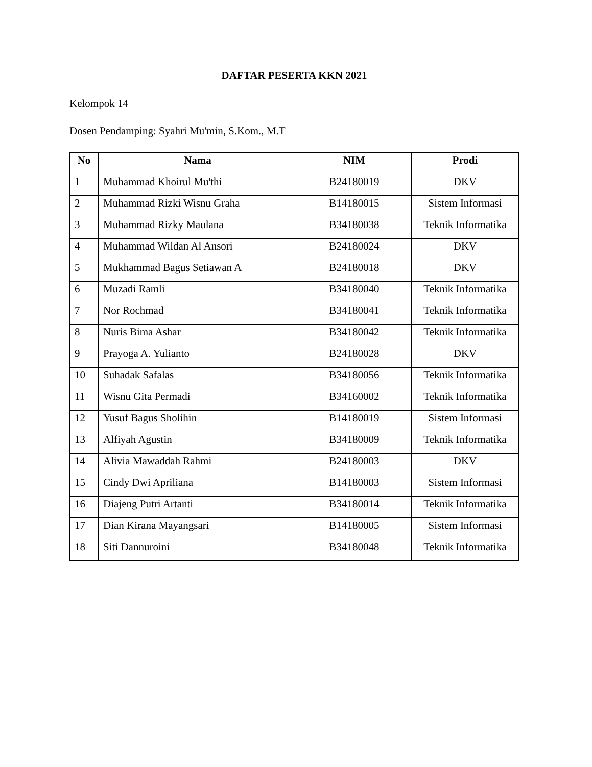DAFTAR PESERTA KKN 2021
Kelompok 14
Dosen Pendamping: Syahri Mu'min, S.Kom., M.T
| No | Nama | NIM | Prodi |
| --- | --- | --- | --- |
| 1 | Muhammad Khoirul Mu'thi | B24180019 | DKV |
| 2 | Muhammad Rizki Wisnu Graha | B14180015 | Sistem Informasi |
| 3 | Muhammad Rizky Maulana | B34180038 | Teknik Informatika |
| 4 | Muhammad Wildan Al Ansori | B24180024 | DKV |
| 5 | Mukhammad Bagus Setiawan A | B24180018 | DKV |
| 6 | Muzadi Ramli | B34180040 | Teknik Informatika |
| 7 | Nor Rochmad | B34180041 | Teknik Informatika |
| 8 | Nuris Bima Ashar | B34180042 | Teknik Informatika |
| 9 | Prayoga A. Yulianto | B24180028 | DKV |
| 10 | Suhadak Safalas | B34180056 | Teknik Informatika |
| 11 | Wisnu Gita Permadi | B34160002 | Teknik Informatika |
| 12 | Yusuf Bagus Sholihin | B14180019 | Sistem Informasi |
| 13 | Alfiyah Agustin | B34180009 | Teknik Informatika |
| 14 | Alivia Mawaddah Rahmi | B24180003 | DKV |
| 15 | Cindy Dwi Apriliana | B14180003 | Sistem Informasi |
| 16 | Diajeng Putri Artanti | B34180014 | Teknik Informatika |
| 17 | Dian Kirana Mayangsari | B14180005 | Sistem Informasi |
| 18 | Siti Dannuroini | B34180048 | Teknik Informatika |